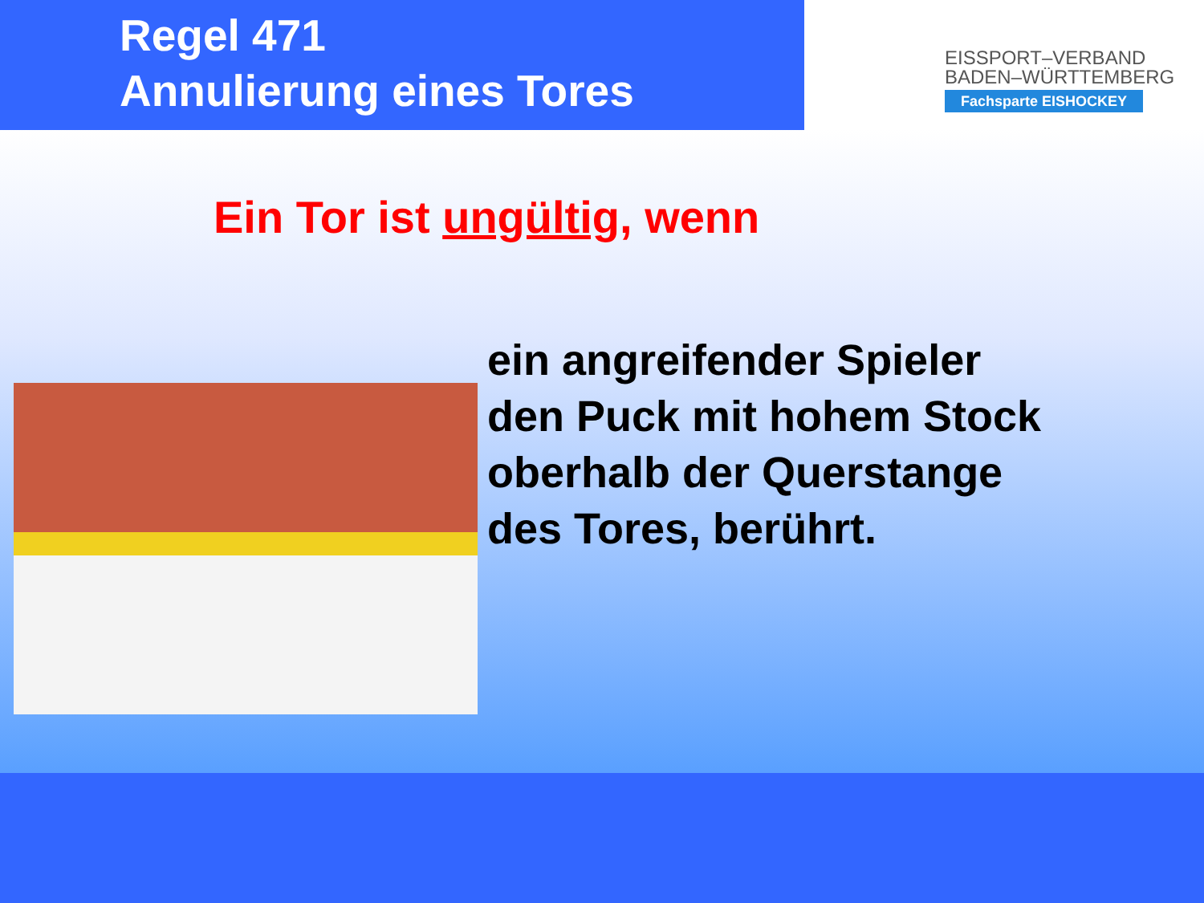Regel 471
Annulierung eines Tores
EISSPORT–VERBAND
BADEN–WÜRTTEMBERG
Fachsparte EISHOCKEY
Ein Tor ist ungültig, wenn
ein angreifender Spieler den Puck mit hohem Stock oberhalb der Querstange des Tores, berührt.